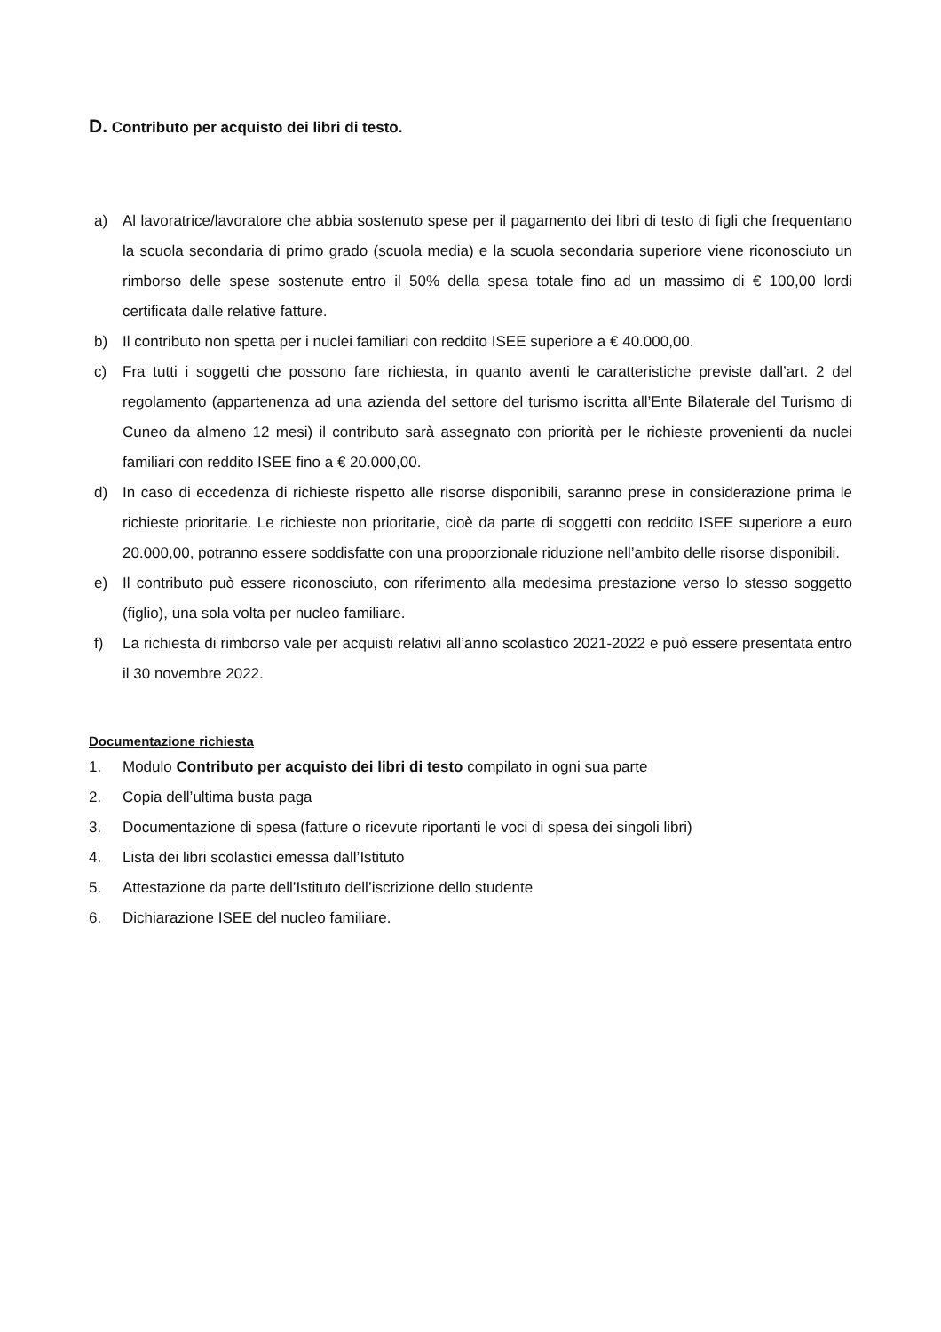D. Contributo per acquisto dei libri di testo.
a) Al lavoratrice/lavoratore che abbia sostenuto spese per il pagamento dei libri di testo di figli che frequentano la scuola secondaria di primo grado (scuola media) e la scuola secondaria superiore viene riconosciuto un rimborso delle spese sostenute entro il 50% della spesa totale fino ad un massimo di € 100,00 lordi certificata dalle relative fatture.
b) Il contributo non spetta per i nuclei familiari con reddito ISEE superiore a € 40.000,00.
c) Fra tutti i soggetti che possono fare richiesta, in quanto aventi le caratteristiche previste dall’art. 2 del regolamento (appartenenza ad una azienda del settore del turismo iscritta all’Ente Bilaterale del Turismo di Cuneo da almeno 12 mesi) il contributo sarà assegnato con priorità per le richieste provenienti da nuclei familiari con reddito ISEE fino a € 20.000,00.
d) In caso di eccedenza di richieste rispetto alle risorse disponibili, saranno prese in considerazione prima le richieste prioritarie. Le richieste non prioritarie, cioè da parte di soggetti con reddito ISEE superiore a euro 20.000,00, potranno essere soddisfatte con una proporzionale riduzione nell’ambito delle risorse disponibili.
e) Il contributo può essere riconosciuto, con riferimento alla medesima prestazione verso lo stesso soggetto (figlio), una sola volta per nucleo familiare.
f) La richiesta di rimborso vale per acquisti relativi all’anno scolastico 2021-2022 e può essere presentata entro il 30 novembre 2022.
Documentazione richiesta
1. Modulo Contributo per acquisto dei libri di testo compilato in ogni sua parte
2. Copia dell’ultima busta paga
3. Documentazione di spesa (fatture o ricevute riportanti le voci di spesa dei singoli libri)
4. Lista dei libri scolastici emessa dall’Istituto
5. Attestazione da parte dell’Istituto dell’iscrizione dello studente
6. Dichiarazione ISEE del nucleo familiare.